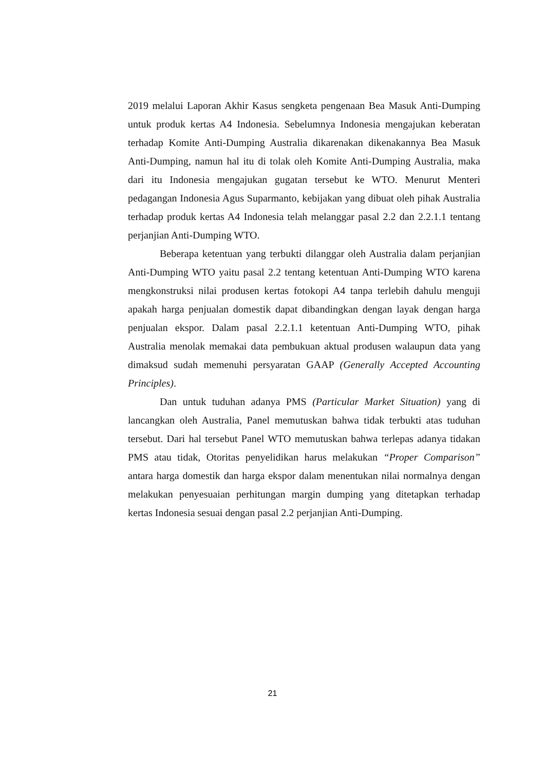2019 melalui Laporan Akhir Kasus sengketa pengenaan Bea Masuk Anti-Dumping untuk produk kertas A4 Indonesia. Sebelumnya Indonesia mengajukan keberatan terhadap Komite Anti-Dumping Australia dikarenakan dikenakannya Bea Masuk Anti-Dumping, namun hal itu di tolak oleh Komite Anti-Dumping Australia, maka dari itu Indonesia mengajukan gugatan tersebut ke WTO. Menurut Menteri pedagangan Indonesia Agus Suparmanto, kebijakan yang dibuat oleh pihak Australia terhadap produk kertas A4 Indonesia telah melanggar pasal 2.2 dan 2.2.1.1 tentang perjanjian Anti-Dumping WTO.
Beberapa ketentuan yang terbukti dilanggar oleh Australia dalam perjanjian Anti-Dumping WTO yaitu pasal 2.2 tentang ketentuan Anti-Dumping WTO karena mengkonstruksi nilai produsen kertas fotokopi A4 tanpa terlebih dahulu menguji apakah harga penjualan domestik dapat dibandingkan dengan layak dengan harga penjualan ekspor. Dalam pasal 2.2.1.1 ketentuan Anti-Dumping WTO, pihak Australia menolak memakai data pembukuan aktual produsen walaupun data yang dimaksud sudah memenuhi persyaratan GAAP (Generally Accepted Accounting Principles).
Dan untuk tuduhan adanya PMS (Particular Market Situation) yang di lancangkan oleh Australia, Panel memutuskan bahwa tidak terbukti atas tuduhan tersebut. Dari hal tersebut Panel WTO memutuskan bahwa terlepas adanya tidakan PMS atau tidak, Otoritas penyelidikan harus melakukan “Proper Comparison” antara harga domestik dan harga ekspor dalam menentukan nilai normalnya dengan melakukan penyesuaian perhitungan margin dumping yang ditetapkan terhadap kertas Indonesia sesuai dengan pasal 2.2 perjanjian Anti-Dumping.
21